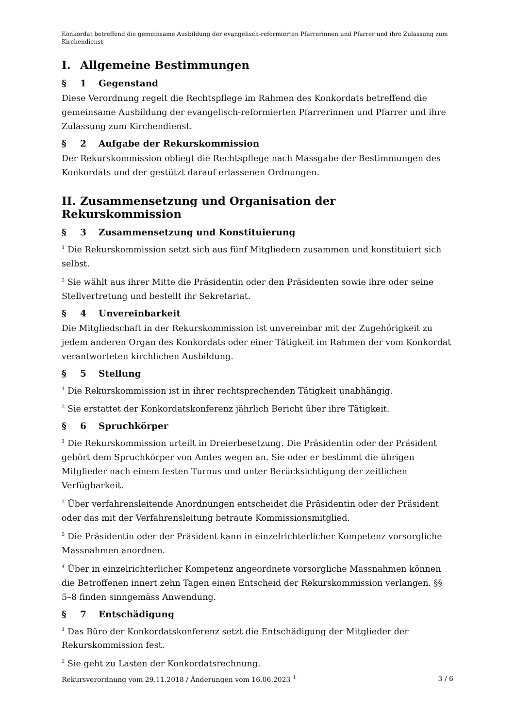Konkordat betreffend die gemeinsame Ausbildung der evangelisch-reformierten Pfarrerinnen und Pfarrer und ihre Zulassung zum Kirchendienst
I. Allgemeine Bestimmungen
§ 1 Gegenstand
Diese Verordnung regelt die Rechtspflege im Rahmen des Konkordats betreffend die gemeinsame Ausbildung der evangelisch-reformierten Pfarrerinnen und Pfarrer und ihre Zulassung zum Kirchendienst.
§ 2 Aufgabe der Rekurskommission
Der Rekurskommission obliegt die Rechtspflege nach Massgabe der Bestimmungen des Konkordats und der gestützt darauf erlassenen Ordnungen.
II. Zusammensetzung und Organisation der Rekurskommission
§ 3 Zusammensetzung und Konstituierung
<sup>1</sup> Die Rekurskommission setzt sich aus fünf Mitgliedern zusammen und konstituiert sich selbst.
<sup>2</sup> Sie wählt aus ihrer Mitte die Präsidentin oder den Präsidenten sowie ihre oder seine Stellvertretung und bestellt ihr Sekretariat.
§ 4 Unvereinbarkeit
Die Mitgliedschaft in der Rekurskommission ist unvereinbar mit der Zugehörigkeit zu jedem anderen Organ des Konkordats oder einer Tätigkeit im Rahmen der vom Konkordat verantworteten kirchlichen Ausbildung.
§ 5 Stellung
<sup>1</sup> Die Rekurskommission ist in ihrer rechtsprechenden Tätigkeit unabhängig.
<sup>2</sup> Sie erstattet der Konkordatskonferenz jährlich Bericht über ihre Tätigkeit.
§ 6 Spruchkörper
<sup>1</sup> Die Rekurskommission urteilt in Dreierbesetzung. Die Präsidentin oder der Präsident gehört dem Spruchkörper von Amtes wegen an. Sie oder er bestimmt die übrigen Mitglieder nach einem festen Turnus und unter Berücksichtigung der zeitlichen Verfügbarkeit.
<sup>2</sup> Über verfahrensleitende Anordnungen entscheidet die Präsidentin oder der Präsident oder das mit der Verfahrensleitung betraute Kommissionsmitglied.
<sup>3</sup> Die Präsidentin oder der Präsident kann in einzelrichterlicher Kompetenz vorsorgliche Massnahmen anordnen.
<sup>4</sup> Über in einzelrichterlicher Kompetenz angeordnete vorsorgliche Massnahmen können die Betroffenen innert zehn Tagen einen Entscheid der Rekurskommission verlangen. §§ 5–8 finden sinngemäss Anwendung.
§ 7 Entschädigung
<sup>1</sup> Das Büro der Konkordatskonferenz setzt die Entschädigung der Mitglieder der Rekurskommission fest.
<sup>2</sup> Sie geht zu Lasten der Konkordatsrechnung.
Rekursverordnung vom 29.11.2018 / Änderungen vom 16.06.2023 <sup>1</sup> 3 / 6